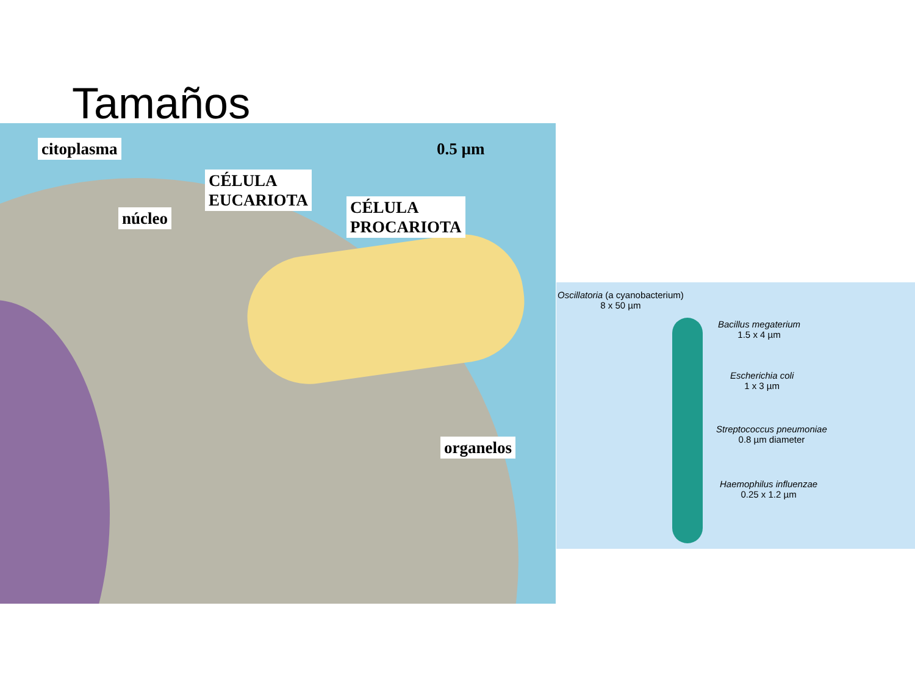Tamaños
citoplasma 0.5 µm
CÉLULA
EUCARIOTA
núcleo
CÉLULA
PROCARIOTA
organelos
Oscillatoria (a cyanobacterium)
8 x 50 µm
Bacillus megaterium
1.5 x 4 µm
Escherichia coli
1 x 3 µm
Streptococcus pneumoniae
0.8 µm diameter
Haemophilus influenzae
0.25 x 1.2 µm